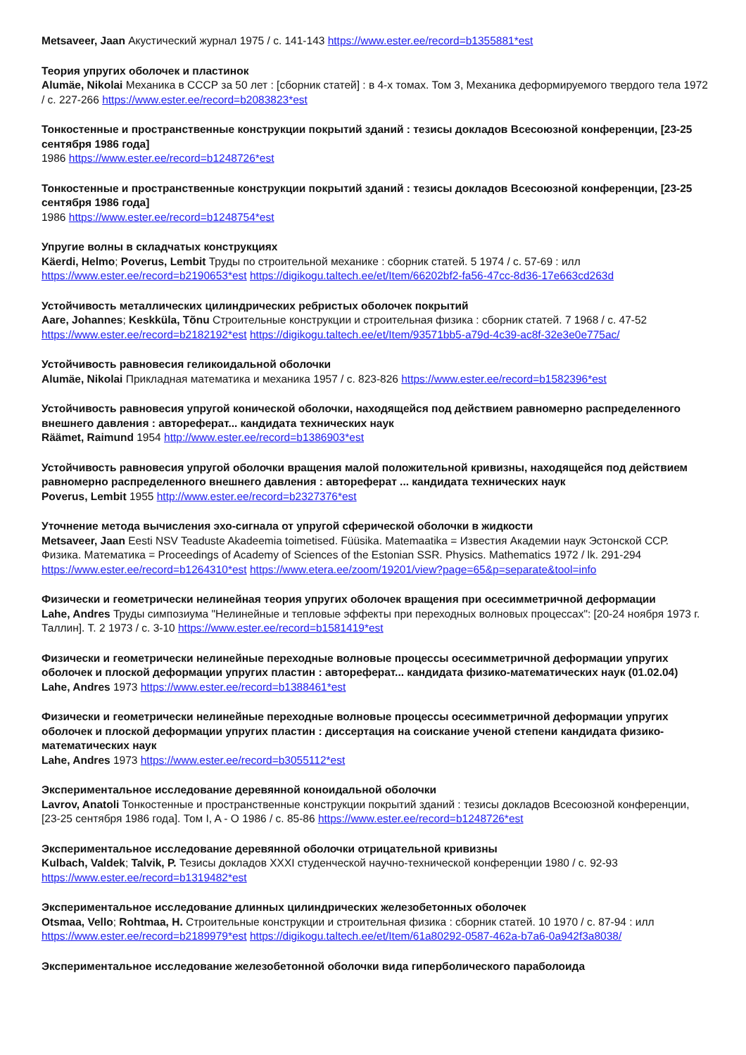Metsaveer, Jaan Акустический журнал 1975 / с. 141-143 https://www.ester.ee/record=b1355881*est
Теория упругих оболочек и пластинок
Alumäe, Nikolai Механика в СССР за 50 лет : [сборник статей] : в 4-х томах. Том 3, Механика деформируемого твердого тела 1972 / с. 227-266 https://www.ester.ee/record=b2083823*est
Тонкостенные и пространственные конструкции покрытий зданий : тезисы докладов Всесоюзной конференции, [23-25 сентября 1986 года]
1986 https://www.ester.ee/record=b1248726*est
Тонкостенные и пространственные конструкции покрытий зданий : тезисы докладов Всесоюзной конференции, [23-25 сентября 1986 года]
1986 https://www.ester.ee/record=b1248754*est
Упругие волны в складчатых конструкциях
Käerdi, Helmo; Poverus, Lembit Труды по строительной механике : сборник статей. 5 1974 / с. 57-69 : илл https://www.ester.ee/record=b2190653*est https://digikogu.taltech.ee/et/Item/66202bf2-fa56-47cc-8d36-17e663cd263d
Устойчивость металлических цилиндрических ребристых оболочек покрытий
Aare, Johannes; Keskküla, Tõnu Строительные конструкции и строительная физика : сборник статей. 7 1968 / с. 47-52 https://www.ester.ee/record=b2182192*est https://digikogu.taltech.ee/et/Item/93571bb5-a79d-4c39-ac8f-32e3e0e775ac/
Устойчивость равновесия геликоидальной оболочки
Alumäe, Nikolai Прикладная математика и механика 1957 / с. 823-826 https://www.ester.ee/record=b1582396*est
Устойчивость равновесия упругой конической оболочки, находящейся под действием равномерно распределенного внешнего давления : автореферат... кандидата технических наук
Räämet, Raimund 1954 http://www.ester.ee/record=b1386903*est
Устойчивость равновесия упругой оболочки вращения малой положительной кривизны, находящейся под действием равномерно распределенного внешнего давления : автореферат ... кандидата технических наук
Poverus, Lembit 1955 http://www.ester.ee/record=b2327376*est
Уточнение метода вычисления эхо-сигнала от упругой сферической оболочки в жидкости
Metsaveer, Jaan Eesti NSV Teaduste Akadeemia toimetised. Füüsika. Matemaatika = Известия Академии наук Эстонской ССР. Физика. Математика = Proceedings of Academy of Sciences of the Estonian SSR. Physics. Mathematics 1972 / lk. 291-294 https://www.ester.ee/record=b1264310*est https://www.etera.ee/zoom/19201/view?page=65&p=separate&tool=info
Физически и геометрически нелинейная теория упругих оболочек вращения при осесимметричной деформации
Lahe, Andres Труды симпозиума "Нелинейные и тепловые эффекты при переходных волновых процессах": [20-24 ноября 1973 г. Таллин]. Т. 2 1973 / с. 3-10 https://www.ester.ee/record=b1581419*est
Физически и геометрически нелинейные переходные волновые процессы осесимметричной деформации упругих оболочек и плоской деформации упругих пластин : автореферат... кандидата физико-математических наук (01.02.04)
Lahe, Andres 1973 https://www.ester.ee/record=b1388461*est
Физически и геометрически нелинейные переходные волновые процессы осесимметричной деформации упругих оболочек и плоской деформации упругих пластин : диссертация на соискание ученой степени кандидата физико-математических наук
Lahe, Andres 1973 https://www.ester.ee/record=b3055112*est
Экспериментальное исследование деревянной коноидальной оболочки
Lavrov, Anatoli Тонкостенные и пространственные конструкции покрытий зданий : тезисы докладов Всесоюзной конференции, [23-25 сентября 1986 года]. Том I, A - O 1986 / с. 85-86 https://www.ester.ee/record=b1248726*est
Экспериментальное исследование деревянной оболочки отрицательной кривизны
Kulbach, Valdek; Talvik, P. Тезисы докладов XXXI студенческой научно-технической конференции 1980 / с. 92-93 https://www.ester.ee/record=b1319482*est
Экспериментальное исследование длинных цилиндрических железобетонных оболочек
Otsmaa, Vello; Rohtmaa, H. Строительные конструкции и строительная физика : сборник статей. 10 1970 / с. 87-94 : илл https://www.ester.ee/record=b2189979*est https://digikogu.taltech.ee/et/Item/61a80292-0587-462a-b7a6-0a942f3a8038/
Экспериментальное исследование железобетонной оболочки вида гиперболического параболоида